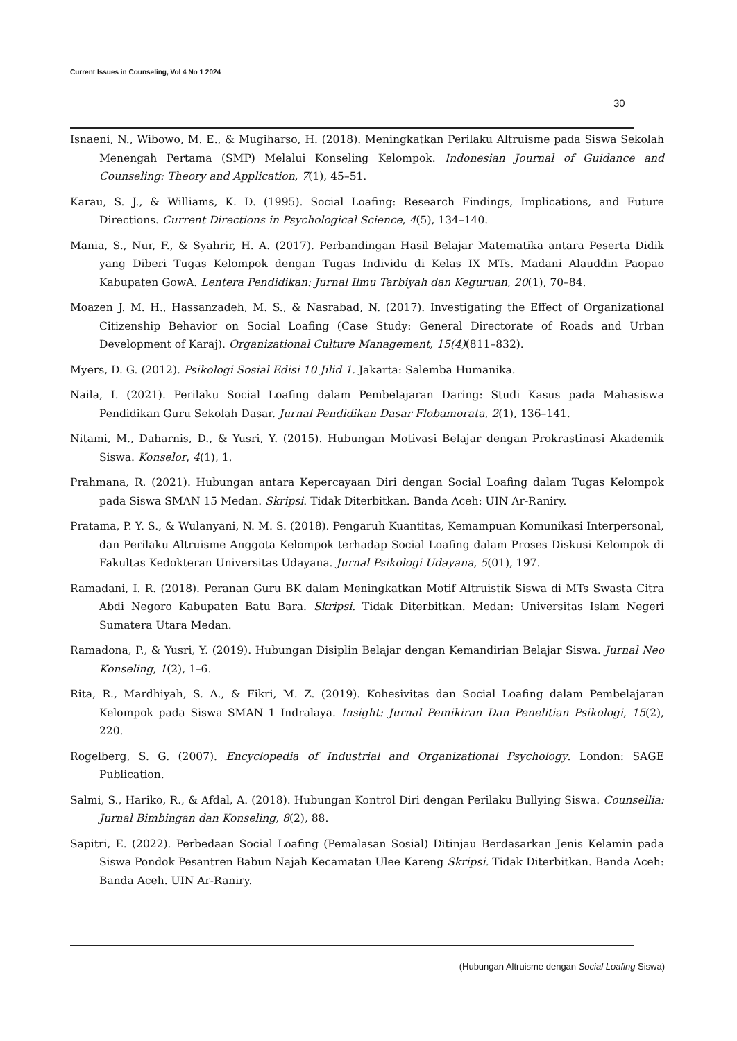Current Issues in Counseling, Vol 4 No 1 2024
30
Isnaeni, N., Wibowo, M. E., & Mugiharso, H. (2018). Meningkatkan Perilaku Altruisme pada Siswa Sekolah Menengah Pertama (SMP) Melalui Konseling Kelompok. Indonesian Journal of Guidance and Counseling: Theory and Application, 7(1), 45–51.
Karau, S. J., & Williams, K. D. (1995). Social Loafing: Research Findings, Implications, and Future Directions. Current Directions in Psychological Science, 4(5), 134–140.
Mania, S., Nur, F., & Syahrir, H. A. (2017). Perbandingan Hasil Belajar Matematika antara Peserta Didik yang Diberi Tugas Kelompok dengan Tugas Individu di Kelas IX MTs. Madani Alauddin Paopao Kabupaten GowA. Lentera Pendidikan: Jurnal Ilmu Tarbiyah dan Keguruan, 20(1), 70–84.
Moazen J. M. H., Hassanzadeh, M. S., & Nasrabad, N. (2017). Investigating the Effect of Organizational Citizenship Behavior on Social Loafing (Case Study: General Directorate of Roads and Urban Development of Karaj). Organizational Culture Management, 15(4)(811–832).
Myers, D. G. (2012). Psikologi Sosial Edisi 10 Jilid 1. Jakarta: Salemba Humanika.
Naila, I. (2021). Perilaku Social Loafing dalam Pembelajaran Daring: Studi Kasus pada Mahasiswa Pendidikan Guru Sekolah Dasar. Jurnal Pendidikan Dasar Flobamorata, 2(1), 136–141.
Nitami, M., Daharnis, D., & Yusri, Y. (2015). Hubungan Motivasi Belajar dengan Prokrastinasi Akademik Siswa. Konselor, 4(1), 1.
Prahmana, R. (2021). Hubungan antara Kepercayaan Diri dengan Social Loafing dalam Tugas Kelompok pada Siswa SMAN 15 Medan. Skripsi. Tidak Diterbitkan. Banda Aceh: UIN Ar-Raniry.
Pratama, P. Y. S., & Wulanyani, N. M. S. (2018). Pengaruh Kuantitas, Kemampuan Komunikasi Interpersonal, dan Perilaku Altruisme Anggota Kelompok terhadap Social Loafing dalam Proses Diskusi Kelompok di Fakultas Kedokteran Universitas Udayana. Jurnal Psikologi Udayana, 5(01), 197.
Ramadani, I. R. (2018). Peranan Guru BK dalam Meningkatkan Motif Altruistik Siswa di MTs Swasta Citra Abdi Negoro Kabupaten Batu Bara. Skripsi. Tidak Diterbitkan. Medan: Universitas Islam Negeri Sumatera Utara Medan.
Ramadona, P., & Yusri, Y. (2019). Hubungan Disiplin Belajar dengan Kemandirian Belajar Siswa. Jurnal Neo Konseling, 1(2), 1–6.
Rita, R., Mardhiyah, S. A., & Fikri, M. Z. (2019). Kohesivitas dan Social Loafing dalam Pembelajaran Kelompok pada Siswa SMAN 1 Indralaya. Insight: Jurnal Pemikiran Dan Penelitian Psikologi, 15(2), 220.
Rogelberg, S. G. (2007). Encyclopedia of Industrial and Organizational Psychology. London: SAGE Publication.
Salmi, S., Hariko, R., & Afdal, A. (2018). Hubungan Kontrol Diri dengan Perilaku Bullying Siswa. Counsellia: Jurnal Bimbingan dan Konseling, 8(2), 88.
Sapitri, E. (2022). Perbedaan Social Loafing (Pemalasan Sosial) Ditinjau Berdasarkan Jenis Kelamin pada Siswa Pondok Pesantren Babun Najah Kecamatan Ulee Kareng Skripsi. Tidak Diterbitkan. Banda Aceh: Banda Aceh. UIN Ar-Raniry.
(Hubungan Altruisme dengan Social Loafing Siswa)